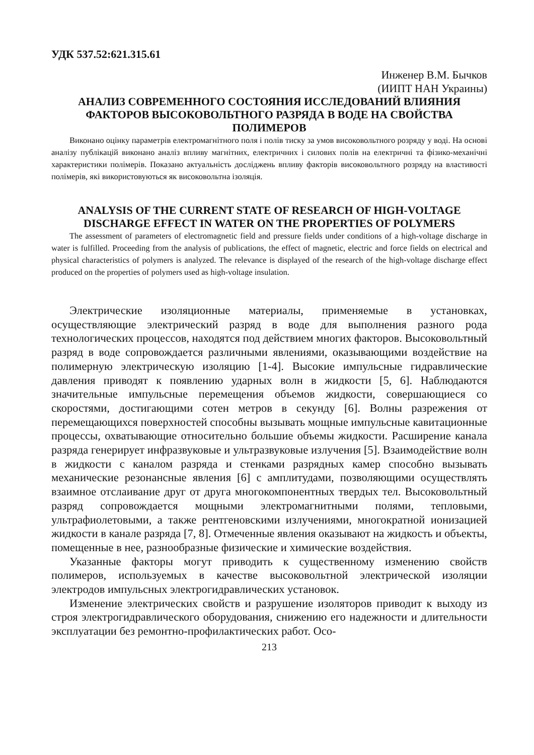УДК 537.52:621.315.61
Инженер В.М. Бычков
(ИИПТ НАН Украины)
АНАЛИЗ СОВРЕМЕННОГО СОСТОЯНИЯ ИССЛЕДОВАНИЙ ВЛИЯНИЯ ФАКТОРОВ ВЫСОКОВОЛЬТНОГО РАЗРЯДА В ВОДЕ НА СВОЙСТВА ПОЛИМЕРОВ
Виконано оцінку параметрів електромагнітного поля і полів тиску за умов високовольтного розряду у воді. На основі аналізу публікацій виконано аналіз впливу магнітних, електричних і силових полів на електричні та фізико-механічні характеристики полімерів. Показано актуальність досліджень впливу факторів високовольтного розряду на властивості полімерів, які використовуються як високовольтна ізоляція.
ANALYSIS OF THE CURRENT STATE OF RESEARCH OF HIGH-VOLTAGE DISCHARGE EFFECT IN WATER ON THE PROPERTIES OF POLYMERS
The assessment of parameters of electromagnetic field and pressure fields under conditions of a high-voltage discharge in water is fulfilled. Proceeding from the analysis of publications, the effect of magnetic, electric and force fields on electrical and physical characteristics of polymers is analyzed. The relevance is displayed of the research of the high-voltage discharge effect produced on the properties of polymers used as high-voltage insulation.
Электрические изоляционные материалы, применяемые в установках, осуществляющие электрический разряд в воде для выполнения разного рода технологических процессов, находятся под действием многих факторов. Высоковольтный разряд в воде сопровождается различными явлениями, оказывающими воздействие на полимерную электрическую изоляцию [1-4]. Высокие импульсные гидравлические давления приводят к появлению ударных волн в жидкости [5, 6]. Наблюдаются значительные импульсные перемещения объемов жидкости, совершающиеся со скоростями, достигающими сотен метров в секунду [6]. Волны разрежения от перемещающихся поверхностей способны вызывать мощные импульсные кавитационные процессы, охватывающие относительно большие объемы жидкости. Расширение канала разряда генерирует инфразвуковые и ультразвуковые излучения [5]. Взаимодействие волн в жидкости с каналом разряда и стенками разрядных камер способно вызывать механические резонансные явления [6] с амплитудами, позволяющими осуществлять взаимное отслаивание друг от друга многокомпонентных твердых тел. Высоковольтный разряд сопровождается мощными электромагнитными полями, тепловыми, ультрафиолетовыми, а также рентгеновскими излучениями, многократной ионизацией жидкости в канале разряда [7, 8]. Отмеченные явления оказывают на жидкость и объекты, помещенные в нее, разнообразные физические и химические воздействия.
Указанные факторы могут приводить к существенному изменению свойств полимеров, используемых в качестве высоковольтной электрической изоляции электродов импульсных электрогидравлических установок.
Изменение электрических свойств и разрушение изоляторов приводит к выходу из строя электрогидравлического оборудования, снижению его надежности и длительности эксплуатации без ремонтно-профилактических работ. Осо-
213